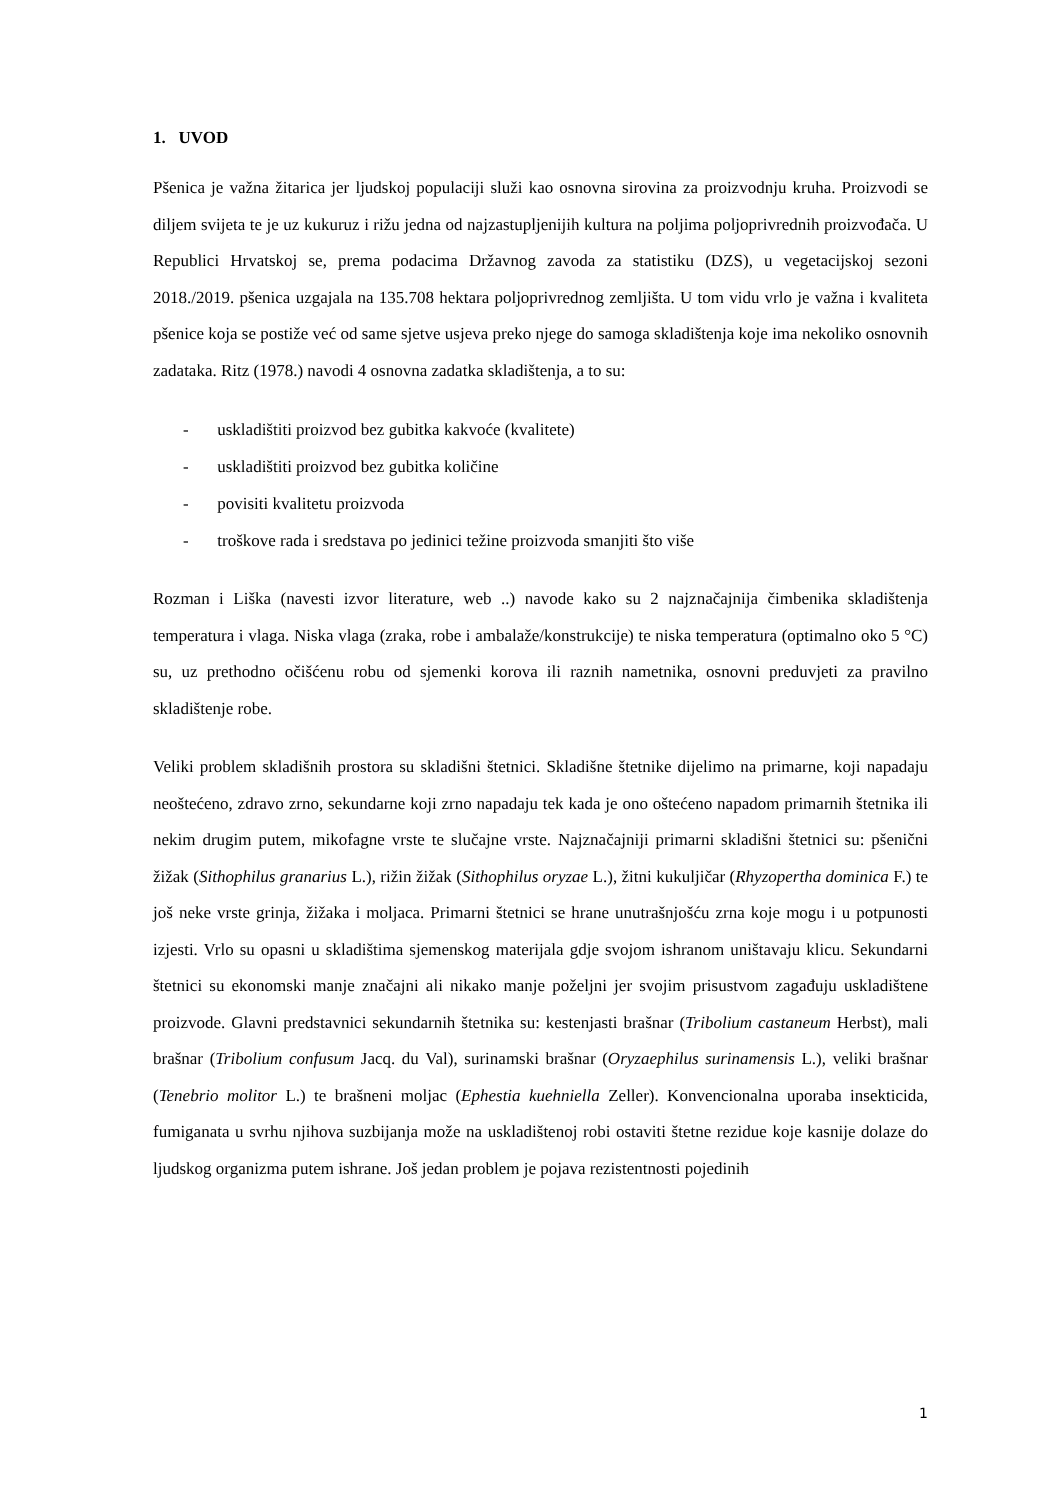1. UVOD
Pšenica je važna žitarica jer ljudskoj populaciji služi kao osnovna sirovina za proizvodnju kruha. Proizvodi se diljem svijeta te je uz kukuruz i rižu jedna od najzastupljenijih kultura na poljima poljoprivrednih proizvođača. U Republici Hrvatskoj se, prema podacima Državnog zavoda za statistiku (DZS), u vegetacijskoj sezoni 2018./2019. pšenica uzgajala na 135.708 hektara poljoprivrednog zemljišta. U tom vidu vrlo je važna i kvaliteta pšenice koja se postiže već od same sjetve usjeva preko njege do samoga skladištenja koje ima nekoliko osnovnih zadataka. Ritz (1978.) navodi 4 osnovna zadatka skladištenja, a to su:
- uskladištiti proizvod bez gubitka kakvoće (kvalitete)
- uskladištiti proizvod bez gubitka količine
- povisiti kvalitetu proizvoda
- troškove rada i sredstava po jedinici težine proizvoda smanjiti što više
Rozman i Liška (navesti izvor literature, web ..) navode kako su 2 najznačajnija čimbenika skladištenja temperatura i vlaga. Niska vlaga (zraka, robe i ambalaže/konstrukcije) te niska temperatura (optimalno oko 5 °C) su, uz prethodno očišćenu robu od sjemenki korova ili raznih nametnika, osnovni preduvjeti za pravilno skladištenje robe.
Veliki problem skladišnih prostora su skladišni štetnici. Skladišne štetnike dijelimo na primarne, koji napadaju neoštećeno, zdravo zrno, sekundarne koji zrno napadaju tek kada je ono oštećeno napadom primarnih štetnika ili nekim drugim putem, mikofagne vrste te slučajne vrste. Najznačajniji primarni skladišni štetnici su: pšenični žižak (Sithophilus granarius L.), rižin žižak (Sithophilus oryzae L.), žitni kukuljičar (Rhyzopertha dominica F.) te još neke vrste grinja, žižaka i moljaca. Primarni štetnici se hrane unutrašnjošću zrna koje mogu i u potpunosti izjesti. Vrlo su opasni u skladištima sjemenskog materijala gdje svojom ishranom uništavaju klicu. Sekundarni štetnici su ekonomski manje značajni ali nikako manje poželjni jer svojim prisustvom zagađuju uskladištene proizvode. Glavni predstavnici sekundarnih štetnika su: kestenjasti brašnar (Tribolium castaneum Herbst), mali brašnar (Tribolium confusum Jacq. du Val), surinamski brašnar (Oryzaephilus surinamensis L.), veliki brašnar (Tenebrio molitor L.) te brašneni moljac (Ephestia kuehniella Zeller). Konvencionalna uporaba insekticida, fumiganata u svrhu njihova suzbijanja može na uskladištenoj robi ostaviti štetne rezidue koje kasnije dolaze do ljudskog organizma putem ishrane. Još jedan problem je pojava rezistentnosti pojedinih
1